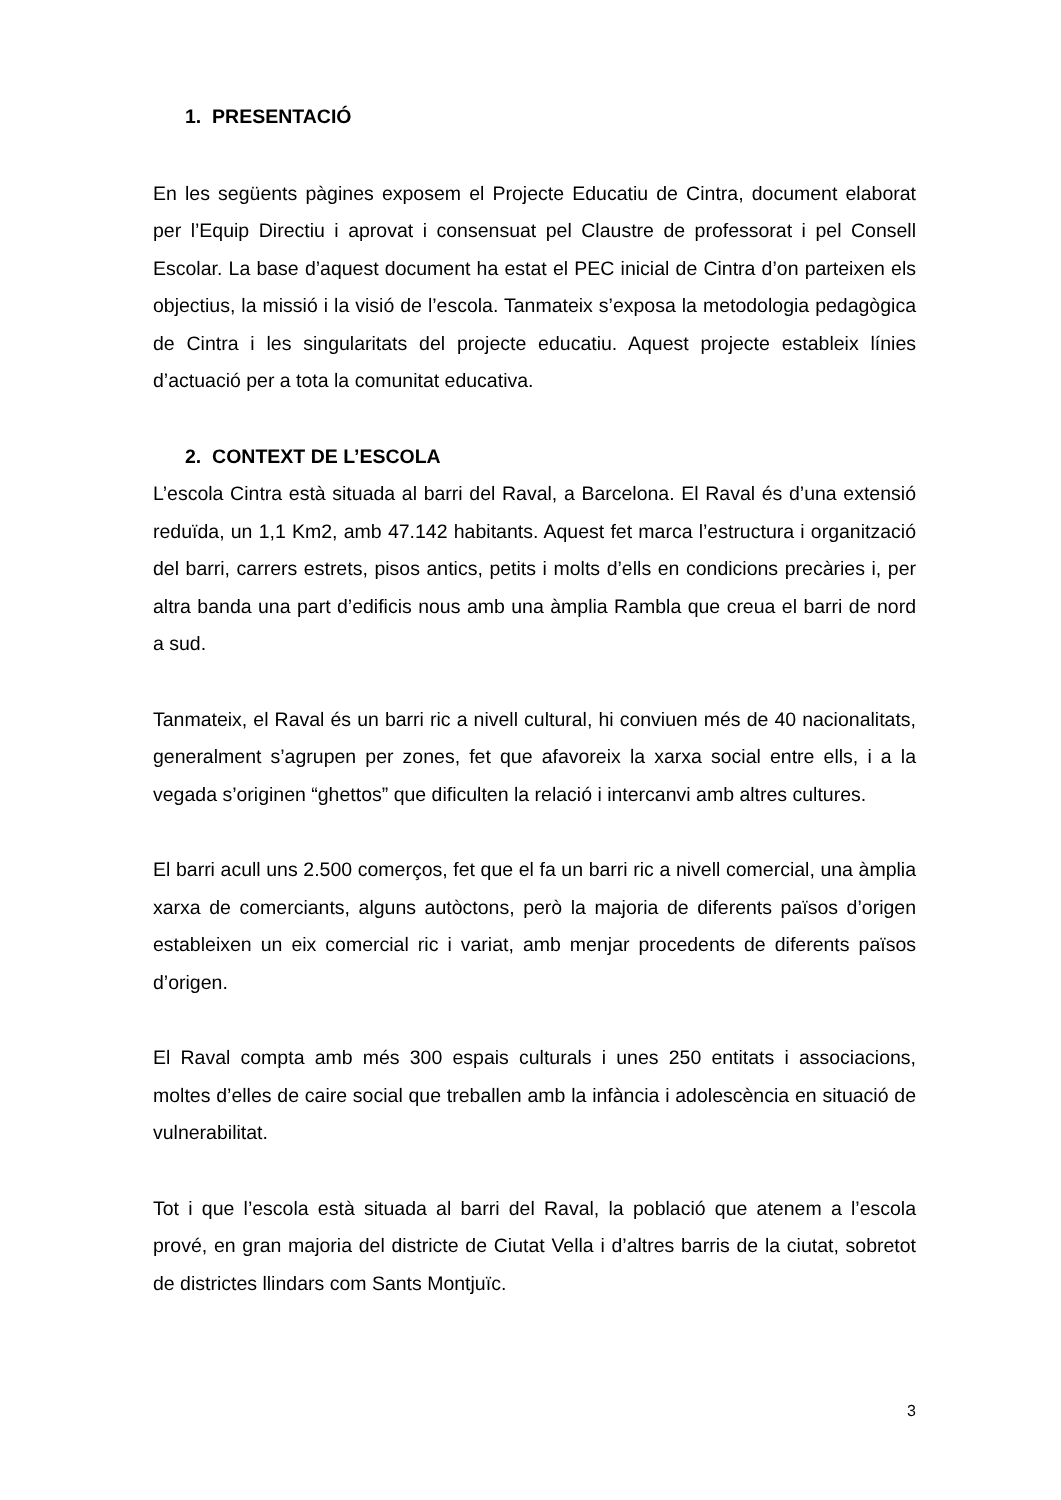1. PRESENTACIÓ
En les següents pàgines exposem el Projecte Educatiu de Cintra, document elaborat per l’Equip Directiu i aprovat i consensuat pel Claustre de professorat i pel Consell Escolar. La base d’aquest document ha estat el PEC inicial de Cintra d’on parteixen els objectius, la missió i la visió de l’escola. Tanmateix s’exposa la metodologia pedagògica de Cintra i les singularitats del projecte educatiu. Aquest projecte estableix línies d’actuació per a tota la comunitat educativa.
2. CONTEXT DE L’ESCOLA
L’escola Cintra està situada al barri del Raval, a Barcelona. El Raval és d’una extensió reduïda, un 1,1 Km2, amb 47.142 habitants. Aquest fet marca l’estructura i organització del barri, carrers estrets, pisos antics, petits i molts d’ells en condicions precàries i, per altra banda una part d’edificis nous amb una àmplia Rambla que creua el barri de nord a sud.
Tanmateix, el Raval és un barri ric a nivell cultural, hi conviuen més de 40 nacionalitats, generalment s’agrupen per zones, fet que afavoreix la xarxa social entre ells, i a la vegada s’originen “ghettos” que dificulten la relació i intercanvi amb altres cultures.
El barri acull uns 2.500 comerços, fet que el fa un barri ric a nivell comercial, una àmplia xarxa de comerciants, alguns autòctons, però la majoria de diferents països d’origen estableixen un eix comercial ric i variat, amb menjar procedents de diferents països d’origen.
El Raval compta amb més 300 espais culturals i unes 250 entitats i associacions, moltes d’elles de caire social que treballen amb la infància i adolescència en situació de vulnerabilitat.
Tot i que l’escola està situada al barri del Raval, la població que atenem a l’escola prové, en gran majoria del districte de Ciutat Vella i d’altres barris de la ciutat, sobretot de districtes llindars com Sants Montjuïc.
3